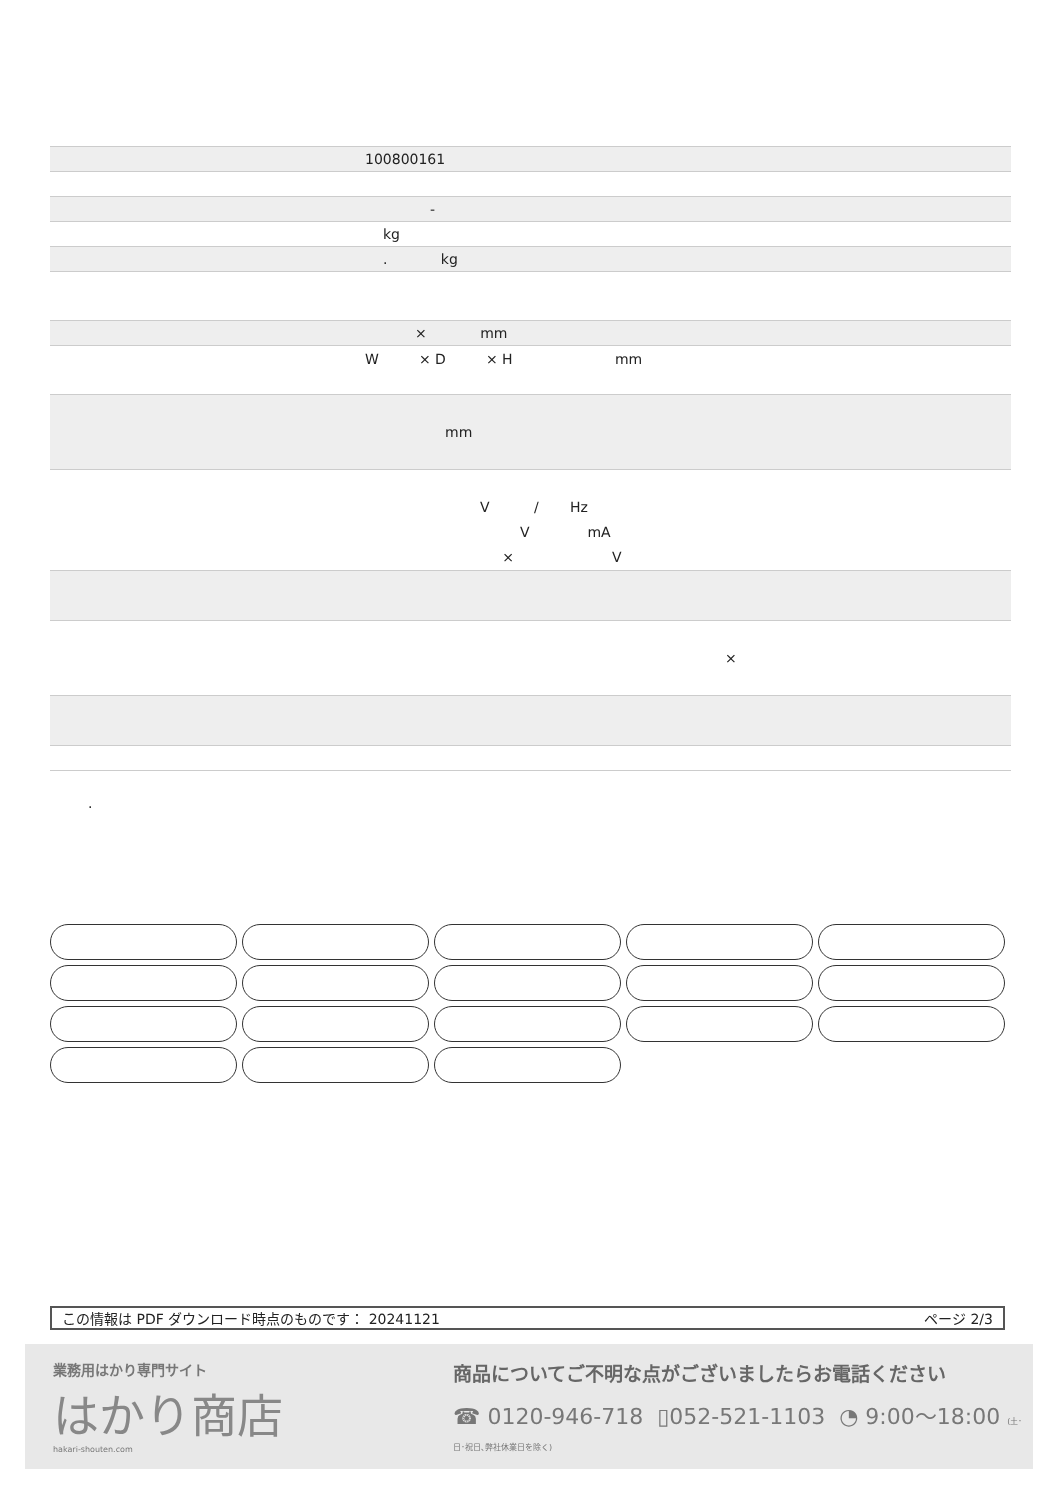| | 100800161 |
| | - |
| | kg |
| | . kg |
| | × mm |
| | W × D × H mm |
| | mm |
| | V / Hz V mA × V |
| | × |
.
この情報は PDF ダウンロード時点のものです： 20241121 ページ 2/3
業務用はかり専門サイト
はかり商店
hakari-shouten.com
商品についてご不明な点がございましたらお電話ください
☎ 0120-946-718 ▯052-521-1103 ◔ 9:00〜18:00 (土･日･祝日､弊社休業日を除く)